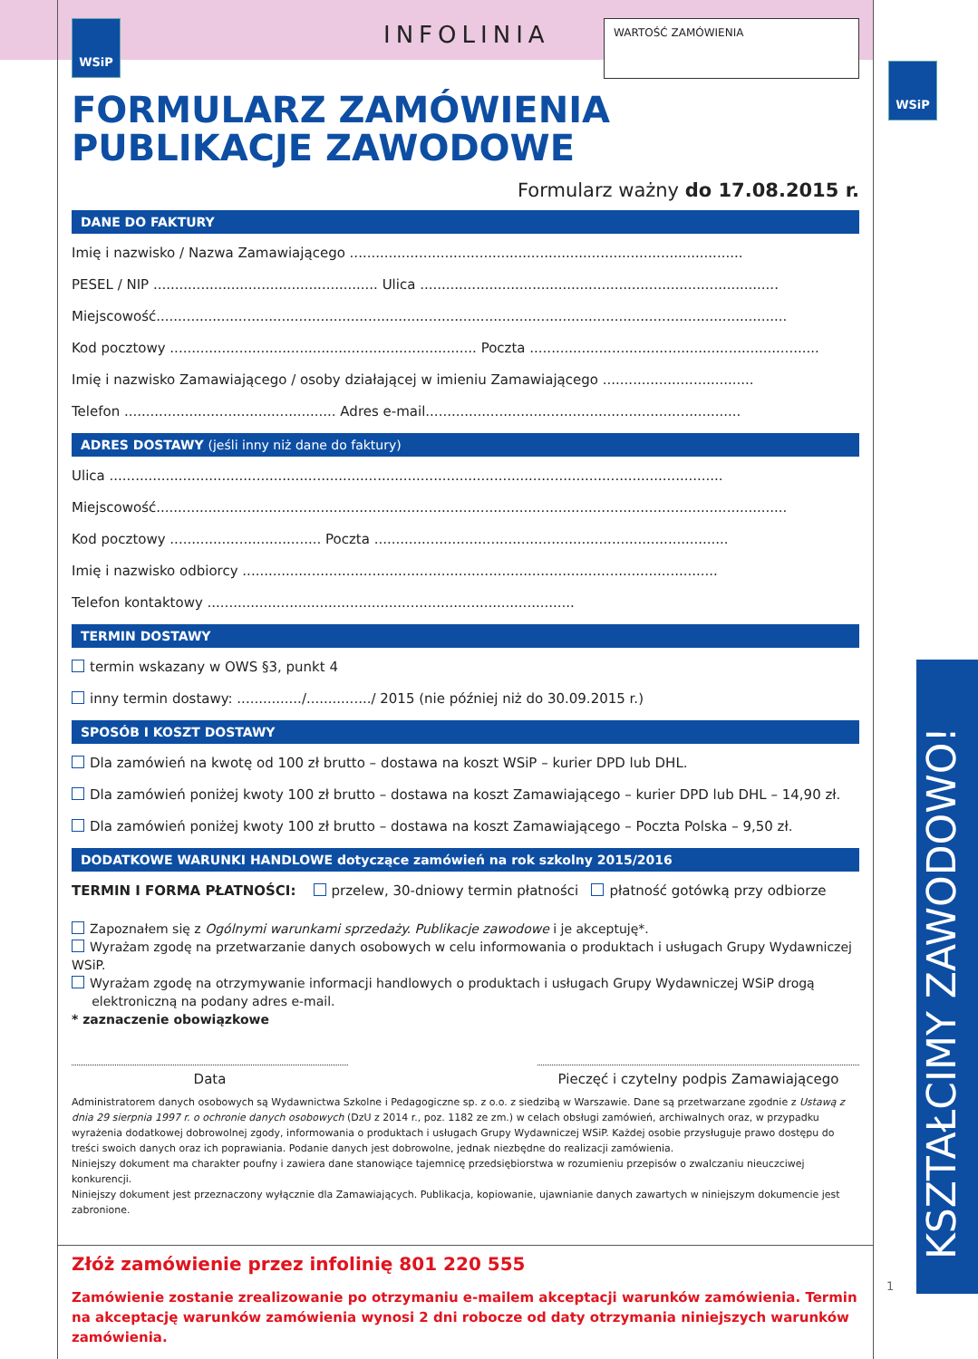WSiP
KSZTAŁCIMY ZAWODOWO!
1
WSiP
INFOLINIA
WARTOŚĆ ZAMÓWIENIA
FORMULARZ ZAMÓWIENIA
PUBLIKACJE ZAWODOWE
Formularz ważny do 17.08.2015 r.
DANE DO FAKTURY
Imię i nazwisko / Nazwa Zamawiającego ...........................................................................................
PESEL / NIP .................................................... Ulica ...................................................................................
Miejscowość..................................................................................................................................................
Kod pocztowy ....................................................................... Poczta ...................................................................
Imię i nazwisko Zamawiającego / osoby działającej w imieniu Zamawiającego ...................................
Telefon ................................................. Adres e-mail.........................................................................
ADRES DOSTAWY (jeśli inny niż dane do faktury)
Ulica ..............................................................................................................................................
Miejscowość..................................................................................................................................................
Kod pocztowy ................................... Poczta ..................................................................................
Imię i nazwisko odbiorcy ..............................................................................................................
Telefon kontaktowy .....................................................................................
TERMIN DOSTAWY
termin wskazany w OWS §3, punkt 4
inny termin dostawy: .............../.............../ 2015 (nie później niż do 30.09.2015 r.)
SPOSÓB I KOSZT DOSTAWY
Dla zamówień na kwotę od 100 zł brutto – dostawa na koszt WSiP – kurier DPD lub DHL.
Dla zamówień poniżej kwoty 100 zł brutto – dostawa na koszt Zamawiającego – kurier DPD lub DHL – 14,90 zł.
Dla zamówień poniżej kwoty 100 zł brutto – dostawa na koszt Zamawiającego – Poczta Polska – 9,50 zł.
DODATKOWE WARUNKI HANDLOWE dotyczące zamówień na rok szkolny 2015/2016
TERMIN I FORMA PŁATNOŚCI: przelew, 30-dniowy termin płatności płatność gotówką przy odbiorze
Zapoznałem się z Ogólnymi warunkami sprzedaży. Publikacje zawodowe i je akceptuję*.
Wyrażam zgodę na przetwarzanie danych osobowych w celu informowania o produktach i usługach Grupy Wydawniczej WSiP.
Wyrażam zgodę na otrzymywanie informacji handlowych o produktach i usługach Grupy Wydawniczej WSiP drogą
elektroniczną na podany adres e-mail.
* zaznaczenie obowiązkowe
Data Pieczęć i czytelny podpis Zamawiającego
Administratorem danych osobowych są Wydawnictwa Szkolne i Pedagogiczne sp. z o.o. z siedzibą w Warszawie. Dane są przetwarzane zgodnie z Ustawą z dnia 29 sierpnia 1997 r. o ochronie danych osobowych (DzU z 2014 r., poz. 1182 ze zm.) w celach obsługi zamówień, archiwalnych oraz, w przypadku wyrażenia dodatkowej dobrowolnej zgody, informowania o produktach i usługach Grupy Wydawniczej WSiP. Każdej osobie przysługuje prawo dostępu do treści swoich danych oraz ich poprawiania. Podanie danych jest dobrowolne, jednak niezbędne do realizacji zamówienia.
Niniejszy dokument ma charakter poufny i zawiera dane stanowiące tajemnicę przedsiębiorstwa w rozumieniu przepisów o zwalczaniu nieuczciwej konkurencji.
Niniejszy dokument jest przeznaczony wyłącznie dla Zamawiających. Publikacja, kopiowanie, ujawnianie danych zawartych w niniejszym dokumencie jest zabronione.
Złóż zamówienie przez infolinię 801 220 555
Zamówienie zostanie zrealizowanie po otrzymaniu e-mailem akceptacji warunków zamówienia. Termin na akceptację warunków zamówienia wynosi 2 dni robocze od daty otrzymania niniejszych warunków zamówienia.